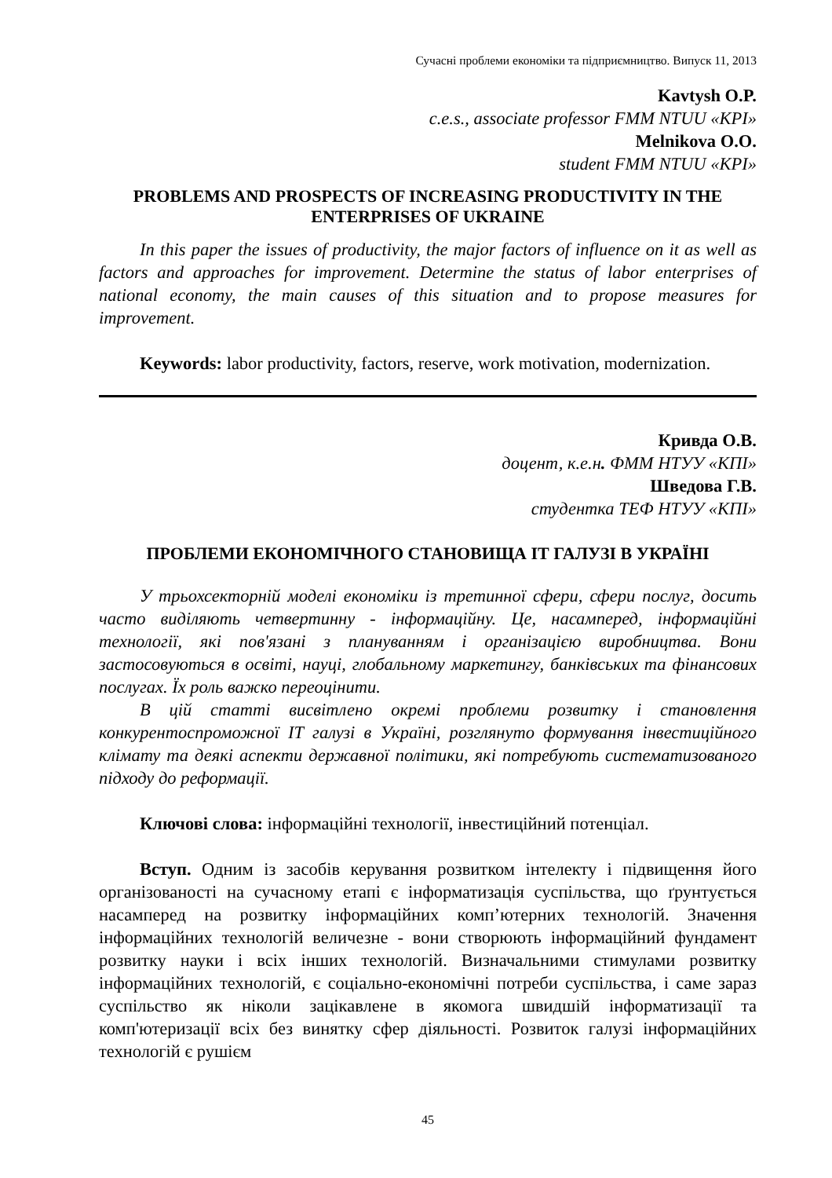Сучасні проблеми економіки та підприємництво. Випуск 11, 2013
Kavtysh O.P.
c.e.s., associate professor FMM NTUU «KPI»
Melnikova O.O.
student FMM NTUU «KPI»
PROBLEMS AND PROSPECTS OF INCREASING PRODUCTIVITY IN THE ENTERPRISES OF UKRAINE
In this paper the issues of productivity, the major factors of influence on it as well as factors and approaches for improvement. Determine the status of labor enterprises of national economy, the main causes of this situation and to propose measures for improvement.
Keywords: labor productivity, factors, reserve, work motivation, modernization.
Кривда О.В.
доцент, к.е.н. ФММ НТУУ «КПІ»
Шведова Г.В.
студентка ТЕФ НТУУ «КПІ»
ПРОБЛЕМИ ЕКОНОМІЧНОГО СТАНОВИЩА ІТ ГАЛУЗІ В УКРАЇНІ
У трьохсекторній моделі економіки із третинної сфери, сфери послуг, досить часто виділяють четвертинну - інформаційну. Це, насамперед, інформаційні технології, які пов'язані з плануванням і організацією виробництва. Вони застосовуються в освіті, науці, глобальному маркетингу, банківських та фінансових послугах. Їх роль важко переоцінити.
В цій статті висвітлено окремі проблеми розвитку і становлення конкурентоспроможної ІТ галузі в Україні, розглянуто формування інвестиційного клімату та деякі аспекти державної політики, які потребують систематизованого підходу до реформації.
Ключові слова: інформаційні технології, інвестиційний потенціал.
Вступ. Одним із засобів керування розвитком інтелекту і підвищення його організованості на сучасному етапі є інформатизація суспільства, що ґрунтується насамперед на розвитку інформаційних комп’ютерних технологій. Значення інформаційних технологій величезне - вони створюють інформаційний фундамент розвитку науки і всіх інших технологій. Визначальними стимулами розвитку інформаційних технологій, є соціально-економічні потреби суспільства, і саме зараз суспільство як ніколи зацікавлене в якомога швидшій інформатизації та комп'ютеризації всіх без винятку сфер діяльності. Розвиток галузі інформаційних технологій є рушієм
45